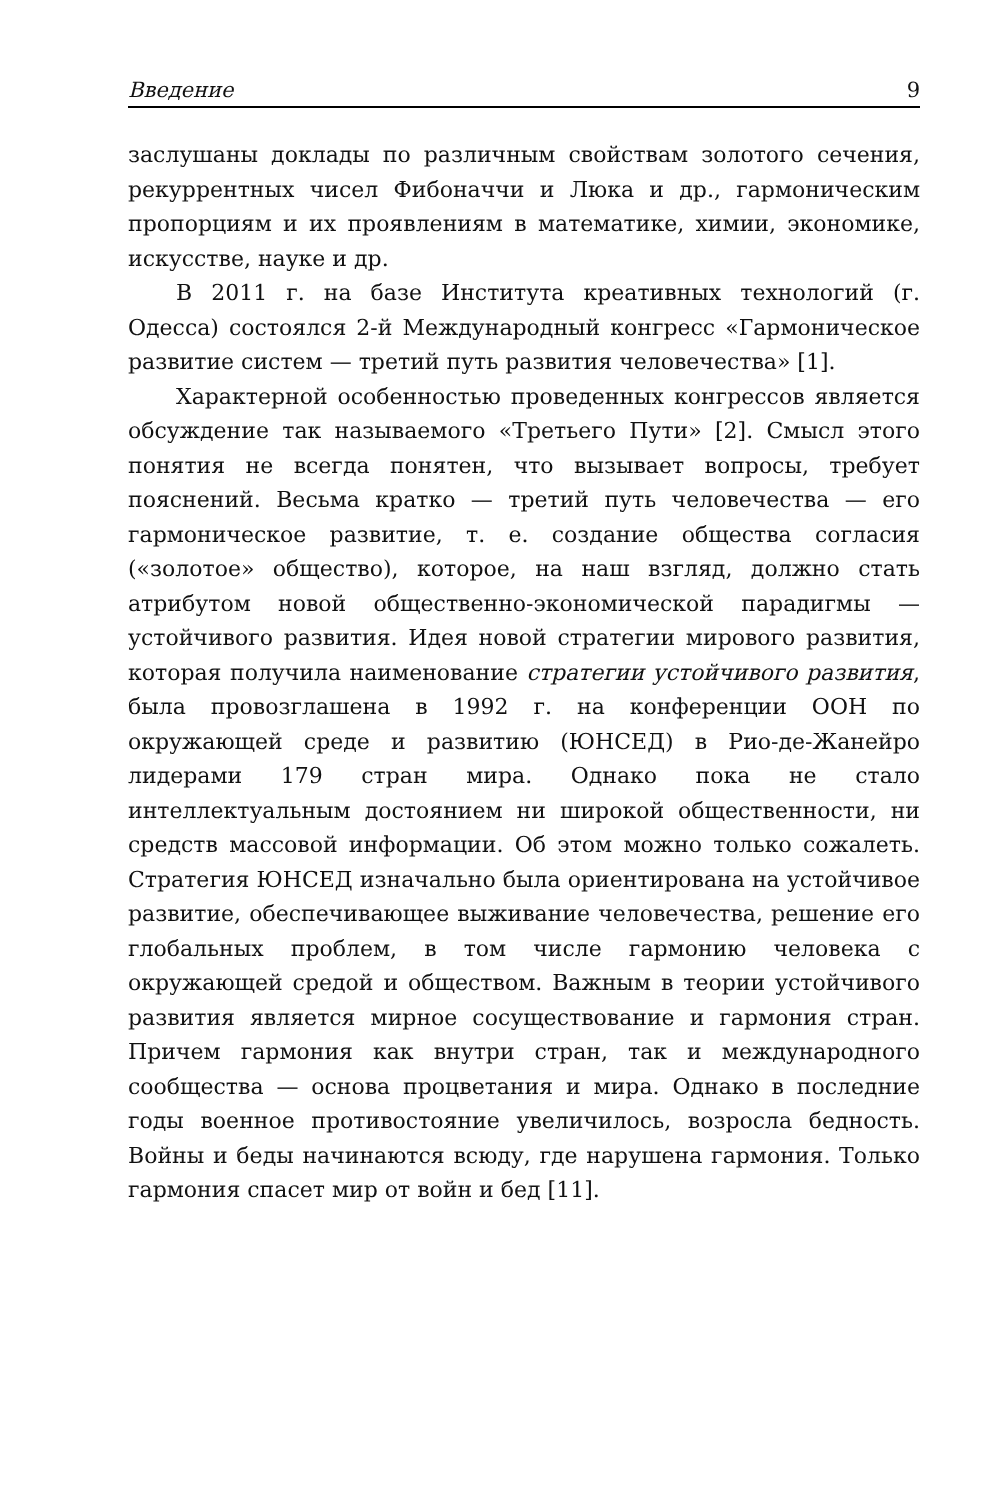Введение 9
заслушаны доклады по различным свойствам золотого сечения, рекуррентных чисел Фибоначчи и Люка и др., гармоническим пропорциям и их проявлениям в математике, химии, экономике, искусстве, науке и др.
В 2011 г. на базе Института креативных технологий (г. Одесса) состоялся 2-й Международный конгресс «Гармоническое развитие систем — третий путь развития человечества» [1].
Характерной особенностью проведенных конгрессов является обсуждение так называемого «Третьего Пути» [2]. Смысл этого понятия не всегда понятен, что вызывает вопросы, требует пояснений. Весьма кратко — третий путь человечества — его гармоническое развитие, т. е. создание общества согласия («золотое» общество), которое, на наш взгляд, должно стать атрибутом новой общественно-экономической парадигмы — устойчивого развития. Идея новой стратегии мирового развития, которая получила наименование стратегии устойчивого развития, была провозглашена в 1992 г. на конференции ООН по окружающей среде и развитию (ЮНСЕД) в Рио-де-Жанейро лидерами 179 стран мира. Однако пока не стало интеллектуальным достоянием ни широкой общественности, ни средств массовой информации. Об этом можно только сожалеть. Стратегия ЮНСЕД изначально была ориентирована на устойчивое развитие, обеспечивающее выживание человечества, решение его глобальных проблем, в том числе гармонию человека с окружающей средой и обществом. Важным в теории устойчивого развития является мирное сосуществование и гармония стран. Причем гармония как внутри стран, так и международного сообщества — основа процветания и мира. Однако в последние годы военное противостояние увеличилось, возросла бедность. Войны и беды начинаются всюду, где нарушена гармония. Только гармония спасет мир от войн и бед [11].